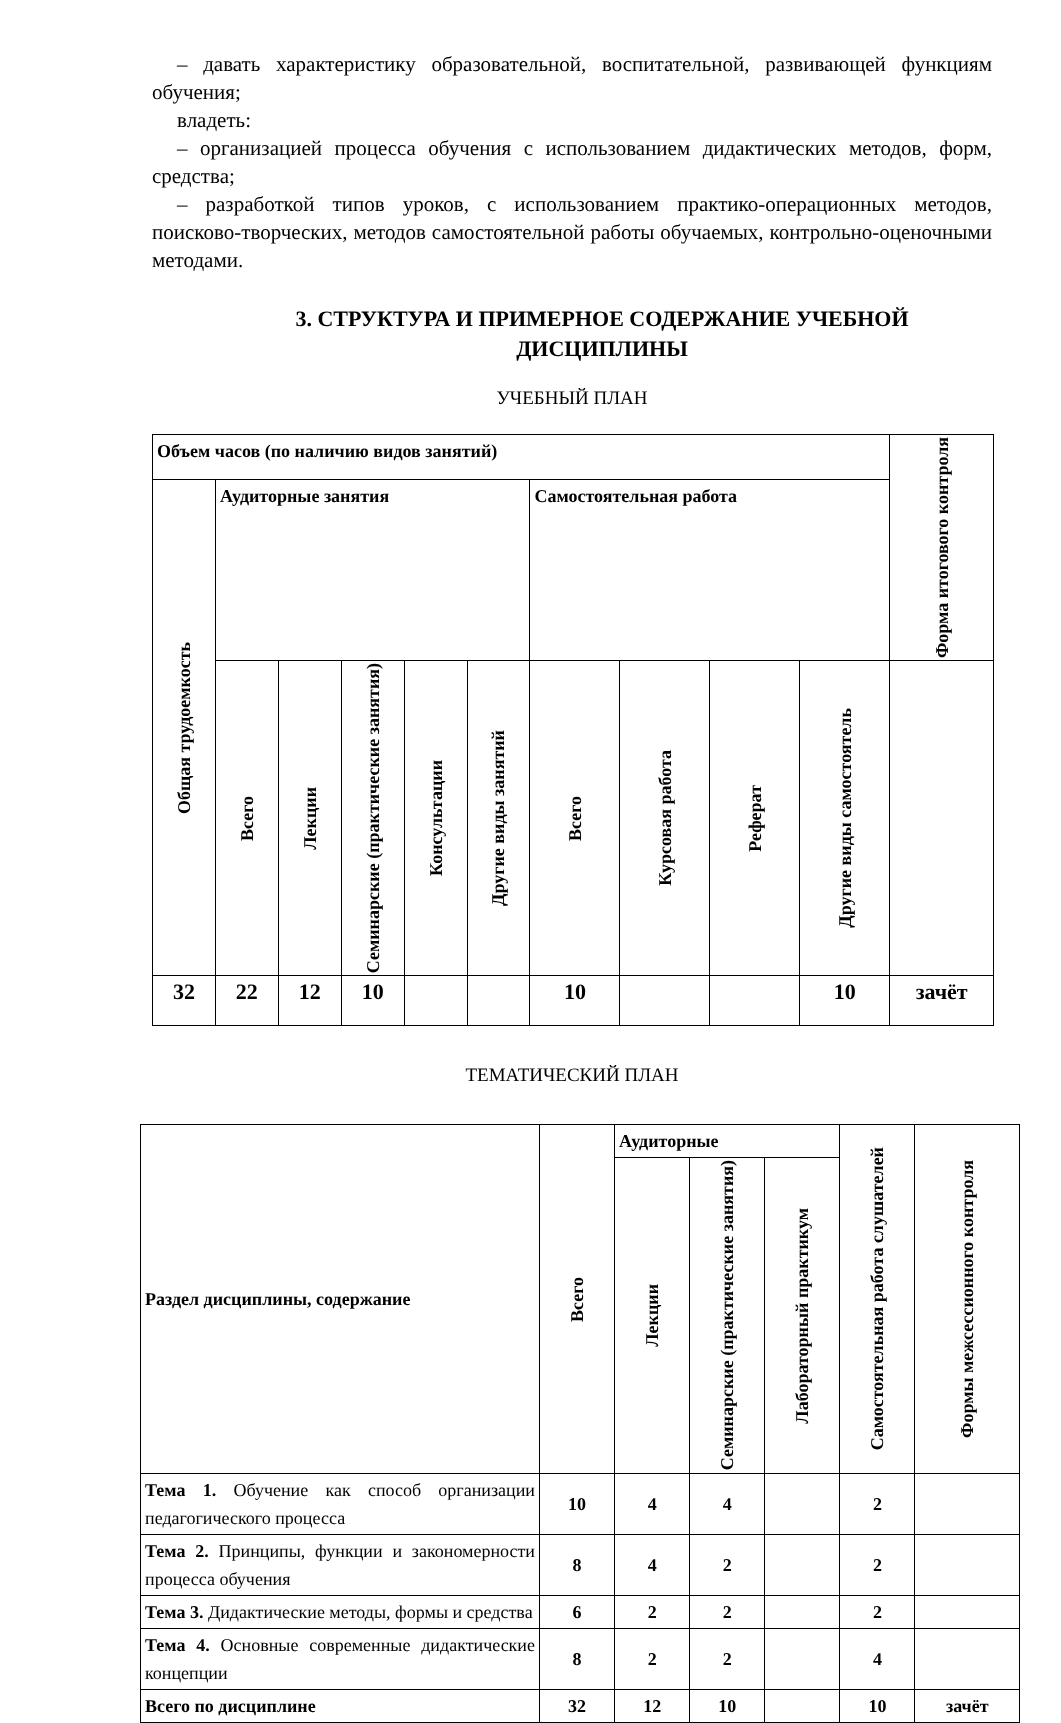– давать характеристику образовательной, воспитательной, развивающей функциям обучения;
владеть:
– организацией процесса обучения с использованием дидактических методов, форм, средства;
– разработкой типов уроков, с использованием практико-операционных методов, поисково-творческих, методов самостоятельной работы обучаемых, контрольно-оценочными методами.
3. СТРУКТУРА И ПРИМЕРНОЕ СОДЕРЖАНИЕ УЧЕБНОЙ ДИСЦИПЛИНЫ
УЧЕБНЫЙ ПЛАН
| Объем часов (по наличию видов занятий) | | | | | | | | | | Форма итогового контроля |
| --- | --- | --- | --- | --- | --- | --- | --- | --- | --- | --- |
| Общая трудоемкость | Аудиторные занятия | | | | | Самостоятельная работа | | | | |
| | Всего | Лекции | Семинарские (практические занятия) | Консультации | Другие виды занятий | Всего | Курсовая работа | Реферат | Другие виды самостоятель | |
| 32 | 22 | 12 | 10 | | | 10 | | | 10 | зачёт |
ТЕМАТИЧЕСКИЙ ПЛАН
| Раздел дисциплины, содержание | Всего | Аудиторные | | | Самостоятельная работа слушателей | Формы межсессионного контроля |
| --- | --- | --- | --- | --- | --- | --- |
| | | Лекции | Семинарские (практические занятия) | Лабораторный практикум | | |
| Тема 1. Обучение как способ организации педагогического процесса | 10 | 4 | 4 | | 2 | |
| Тема 2. Принципы, функции и закономерности процесса обучения | 8 | 4 | 2 | | 2 | |
| Тема 3. Дидактические методы, формы и средства | 6 | 2 | 2 | | 2 | |
| Тема 4. Основные современные дидактические концепции | 8 | 2 | 2 | | 4 | |
| Всего по дисциплине | 32 | 12 | 10 | | 10 | зачёт |